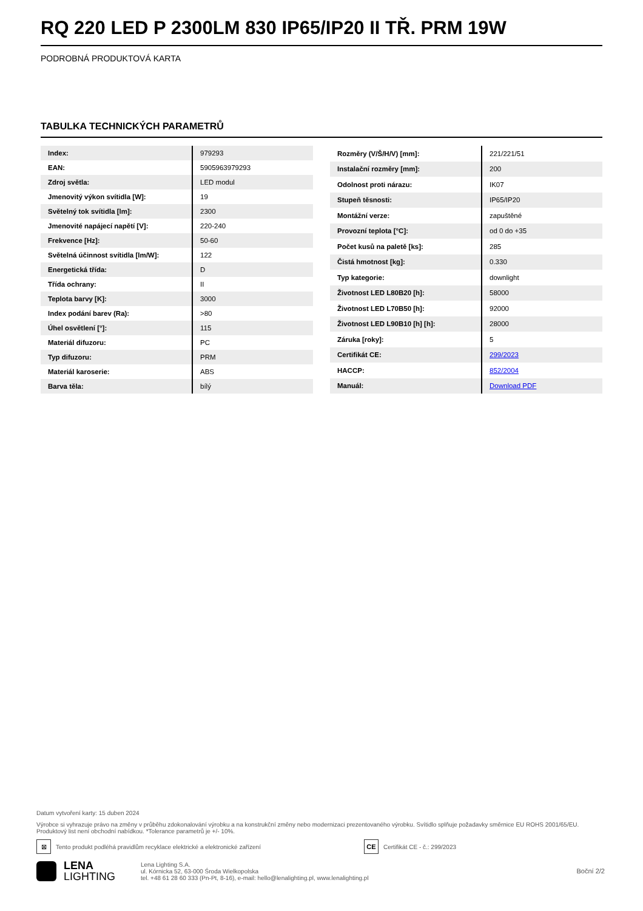RQ 220 LED P 2300LM 830 IP65/IP20 II TŘ. PRM 19W
PODROBNÁ PRODUKTOVÁ KARTA
TABULKA TECHNICKÝCH PARAMETRŮ
| Index: | 979293 |
| EAN: | 5905963979293 |
| Zdroj světla: | LED modul |
| Jmenovitý výkon svítidla [W]: | 19 |
| Světelný tok svítidla [lm]: | 2300 |
| Jmenovité napájecí napětí [V]: | 220-240 |
| Frekvence [Hz]: | 50-60 |
| Světelná účinnost svítidla [lm/W]: | 122 |
| Energetická třída: | D |
| Třída ochrany: | II |
| Teplota barvy [K]: | 3000 |
| Index podání barev (Ra): | >80 |
| Úhel osvětlení [°]: | 115 |
| Materiál difuzoru: | PC |
| Typ difuzoru: | PRM |
| Materiál karoserie: | ABS |
| Barva těla: | bílý |
| Rozměry (V/Š/H/V) [mm]: | 221/221/51 |
| Instalační rozměry [mm]: | 200 |
| Odolnost proti nárazu: | IK07 |
| Stupeň těsnosti: | IP65/IP20 |
| Montážní verze: | zapuštěné |
| Provozní teplota [°C]: | od 0 do +35 |
| Počet kusů na paletě [ks]: | 285 |
| Čistá hmotnost [kg]: | 0.330 |
| Typ kategorie: | downlight |
| Životnost LED L80B20 [h]: | 58000 |
| Životnost LED L70B50 [h]: | 92000 |
| Životnost LED L90B10 [h] [h]: | 28000 |
| Záruka [roky]: | 5 |
| Certifikát CE: | 299/2023 |
| HACCP: | 852/2004 |
| Manuál: | Download PDF |
Datum vytvoření karty: 15 duben 2024
Výrobce si vyhrazuje právo na změny v průběhu zdokonalování výrobku a na konstrukční změny nebo modernizaci prezentovaného výrobku. Svítidlo splňuje požadavky směrnice EU ROHS 2001/65/EU. Produktový list není obchodní nabídkou. *Tolerance parametrů je +/- 10%.
⊠
Tento produkt podléhá pravidlům recyklace elektrické a elektronické zařízení
CE
Certifikát CE - č.: 299/2023
LENA
LIGHTING
Lena Lighting S.A.
ul. Kórnicka 52, 63-000 Środa Wielkopolska
tel. +48 61 28 60 333 (Pn-Pt, 8-16), e-mail: hello@lenalighting.pl, www.lenalighting.pl
Boční 2/2